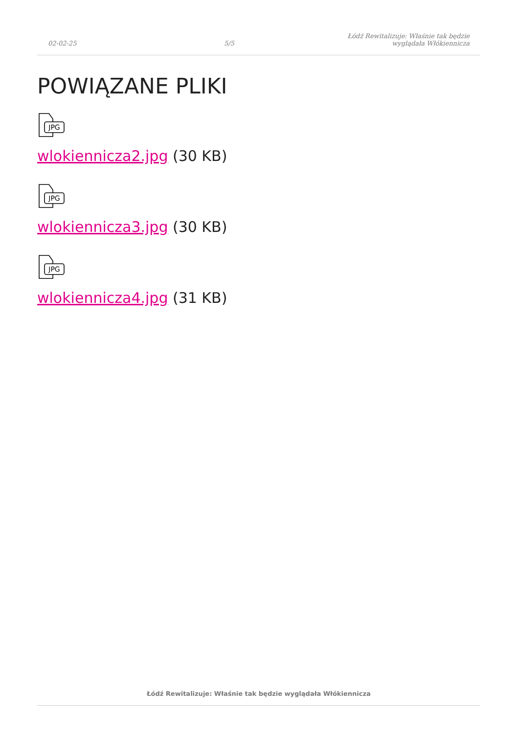02-02-25
5/5
Łódź Rewitalizuje: Właśnie tak będzie
wyglądała Włókiennicza
POWIĄZANE PLIKI
JPG
wlokiennicza2.jpg (30 KB)
JPG
wlokiennicza3.jpg (30 KB)
JPG
wlokiennicza4.jpg (31 KB)
Łódź Rewitalizuje: Właśnie tak będzie wyglądała Włókiennicza